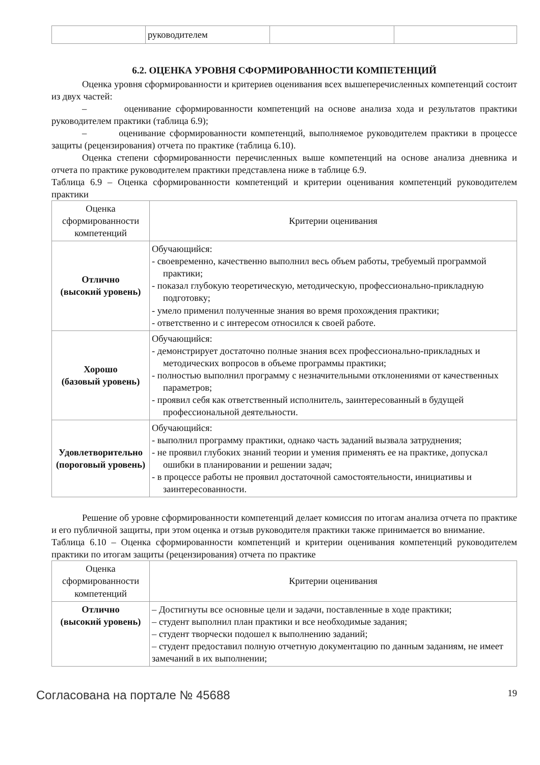| | руководителем | | |
6.2. ОЦЕНКА УРОВНЯ СФОРМИРОВАННОСТИ КОМПЕТЕНЦИЙ
Оценка уровня сформированности и критериев оценивания всех вышеперечисленных компетенций состоит из двух частей:
– оценивание сформированности компетенций на основе анализа хода и результатов практики руководителем практики (таблица 6.9);
– оценивание сформированности компетенций, выполняемое руководителем практики в процессе защиты (рецензирования) отчета по практике (таблица 6.10).
Оценка степени сформированности перечисленных выше компетенций на основе анализа дневника и отчета по практике руководителем практики представлена ниже в таблице 6.9.
Таблица 6.9 – Оценка сформированности компетенций и критерии оценивания компетенций руководителем практики
| Оценка сформированности компетенций | Критерии оценивания |
| Отлично (высокий уровень) | Обучающийся: - своевременно, качественно выполнил весь объем работы, требуемый программой практики; - показал глубокую теоретическую, методическую, профессионально-прикладную подготовку; - умело применил полученные знания во время прохождения практики; - ответственно и с интересом относился к своей работе. |
| Хорошо (базовый уровень) | Обучающийся: - демонстрирует достаточно полные знания всех профессионально-прикладных и методических вопросов в объеме программы практики; - полностью выполнил программу с незначительными отклонениями от качественных параметров; - проявил себя как ответственный исполнитель, заинтересованный в будущей профессиональной деятельности. |
| Удовлетворительно (пороговый уровень) | Обучающийся: - выполнил программу практики, однако часть заданий вызвала затруднения; - не проявил глубоких знаний теории и умения применять ее на практике, допускал ошибки в планировании и решении задач; - в процессе работы не проявил достаточной самостоятельности, инициативы и заинтересованности. |
Решение об уровне сформированности компетенций делает комиссия по итогам анализа отчета по практике и его публичной защиты, при этом оценка и отзыв руководителя практики также принимается во внимание.
Таблица 6.10 – Оценка сформированности компетенций и критерии оценивания компетенций руководителем практики по итогам защиты (рецензирования) отчета по практике
| Оценка сформированности компетенций | Критерии оценивания |
| Отлично (высокий уровень) | – Достигнуты все основные цели и задачи, поставленные в ходе практики; – студент выполнил план практики и все необходимые задания; – студент творчески подошел к выполнению заданий; – студент предоставил полную отчетную документацию по данным заданиям, не имеет замечаний в их выполнении; |
Согласована на портале № 45688 19